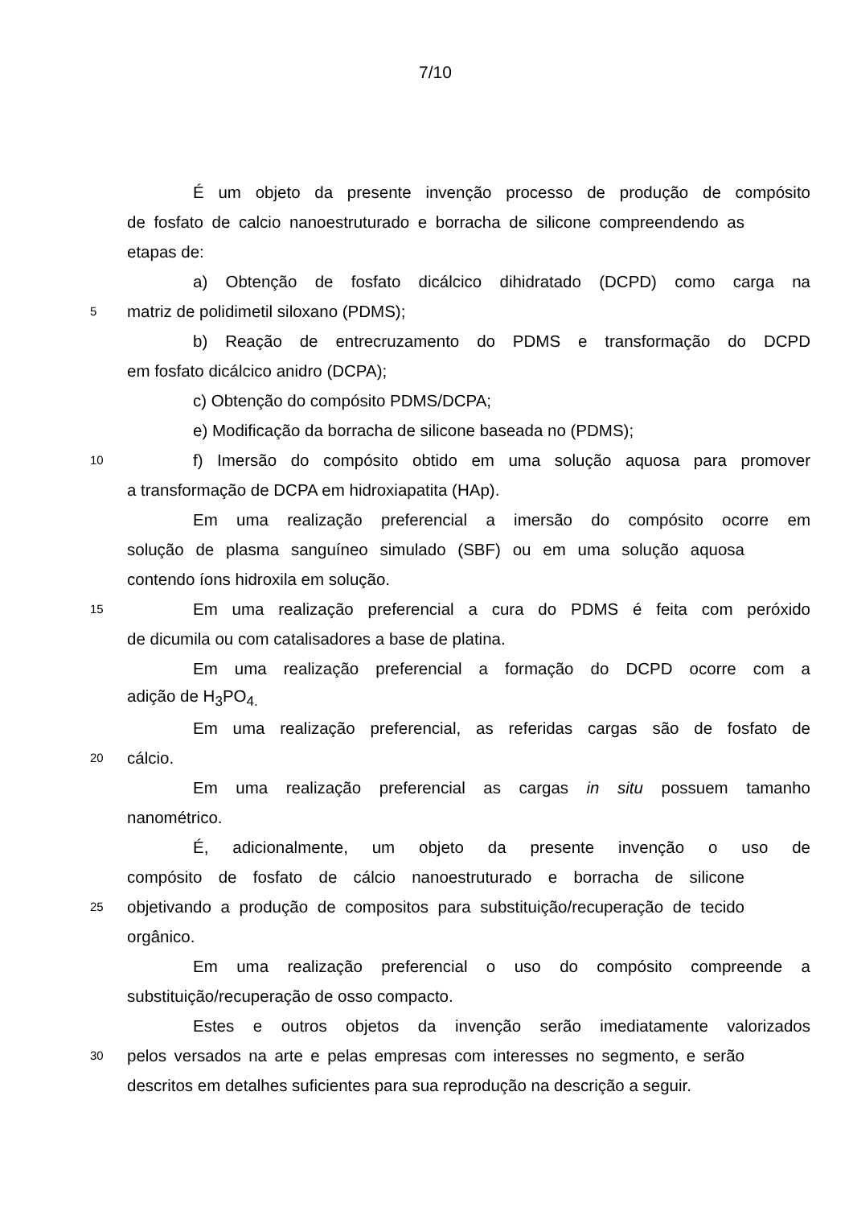7/10
É um objeto da presente invenção processo de produção de compósito
de fosfato de calcio nanoestruturado e borracha de silicone compreendendo as
etapas de:
a) Obtenção de fosfato dicálcico dihidratado (DCPD) como carga na
5 matriz de polidimetil siloxano (PDMS);
b) Reação de entrecruzamento do PDMS e transformação do DCPD
em fosfato dicálcico anidro (DCPA);
c) Obtenção do compósito PDMS/DCPA;
e) Modificação da borracha de silicone baseada no (PDMS);
10 f) Imersão do compósito obtido em uma solução aquosa para promover
a transformação de DCPA em hidroxiapatita (HAp).
Em uma realização preferencial a imersão do compósito ocorre em
solução de plasma sanguíneo simulado (SBF) ou em uma solução aquosa
contendo íons hidroxila em solução.
15 Em uma realização preferencial a cura do PDMS é feita com peróxido
de dicumila ou com catalisadores a base de platina.
Em uma realização preferencial a formação do DCPD ocorre com a
adição de H<sub>3</sub>PO<sub>4.</sub>
Em uma realização preferencial, as referidas cargas são de fosfato de
20 cálcio.
Em uma realização preferencial as cargas in situ possuem tamanho
nanométrico.
É, adicionalmente, um objeto da presente invenção o uso de
compósito de fosfato de cálcio nanoestruturado e borracha de silicone
25 objetivando a produção de compositos para substituição/recuperação de tecido
orgânico.
Em uma realização preferencial o uso do compósito compreende a
substituição/recuperação de osso compacto.
Estes e outros objetos da invenção serão imediatamente valorizados
30 pelos versados na arte e pelas empresas com interesses no segmento, e serão
descritos em detalhes suficientes para sua reprodução na descrição a seguir.